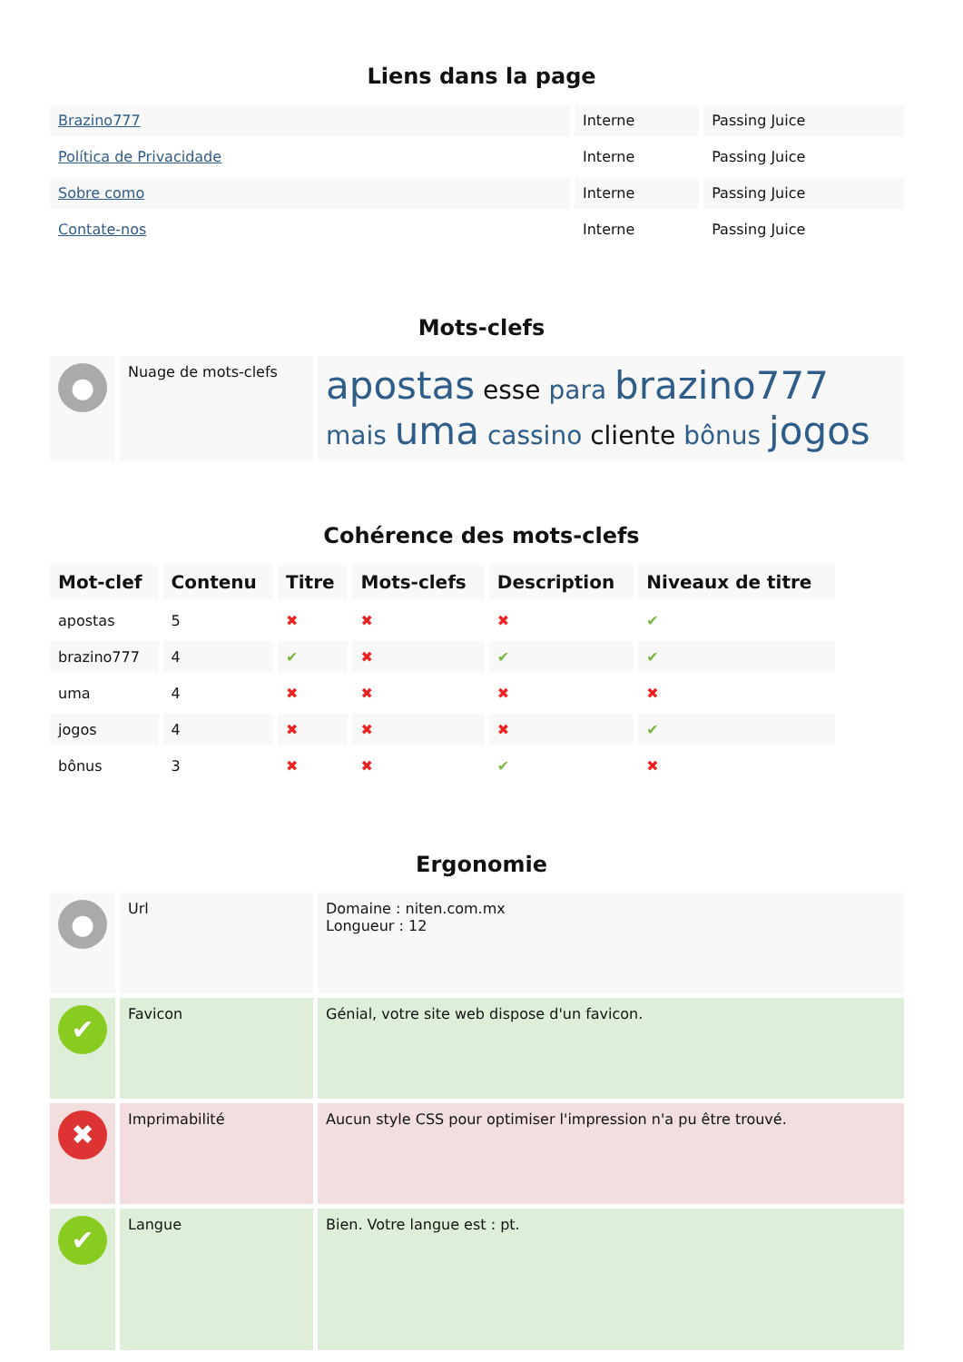Liens dans la page
| Brazino777 | Interne | Passing Juice |
| Política de Privacidade | Interne | Passing Juice |
| Sobre como | Interne | Passing Juice |
| Contate-nos | Interne | Passing Juice |
Mots-clefs
| ● | Nuage de mots-clefs | apostas esse para brazino777 mais uma cassino cliente bônus jogos |
Cohérence des mots-clefs
| Mot-clef | Contenu | Titre | Mots-clefs | Description | Niveaux de titre |
| apostas | 5 | ✖ | ✖ | ✖ | ✔ |
| brazino777 | 4 | ✔ | ✖ | ✔ | ✔ |
| uma | 4 | ✖ | ✖ | ✖ | ✖ |
| jogos | 4 | ✖ | ✖ | ✖ | ✔ |
| bônus | 3 | ✖ | ✖ | ✔ | ✖ |
Ergonomie
| ● | Url | Domaine : niten.com.mx Longueur : 12 |
| ✔ | Favicon | Génial, votre site web dispose d'un favicon. |
| ✖ | Imprimabilité | Aucun style CSS pour optimiser l'impression n'a pu être trouvé. |
| ✔ | Langue | Bien. Votre langue est : pt. |